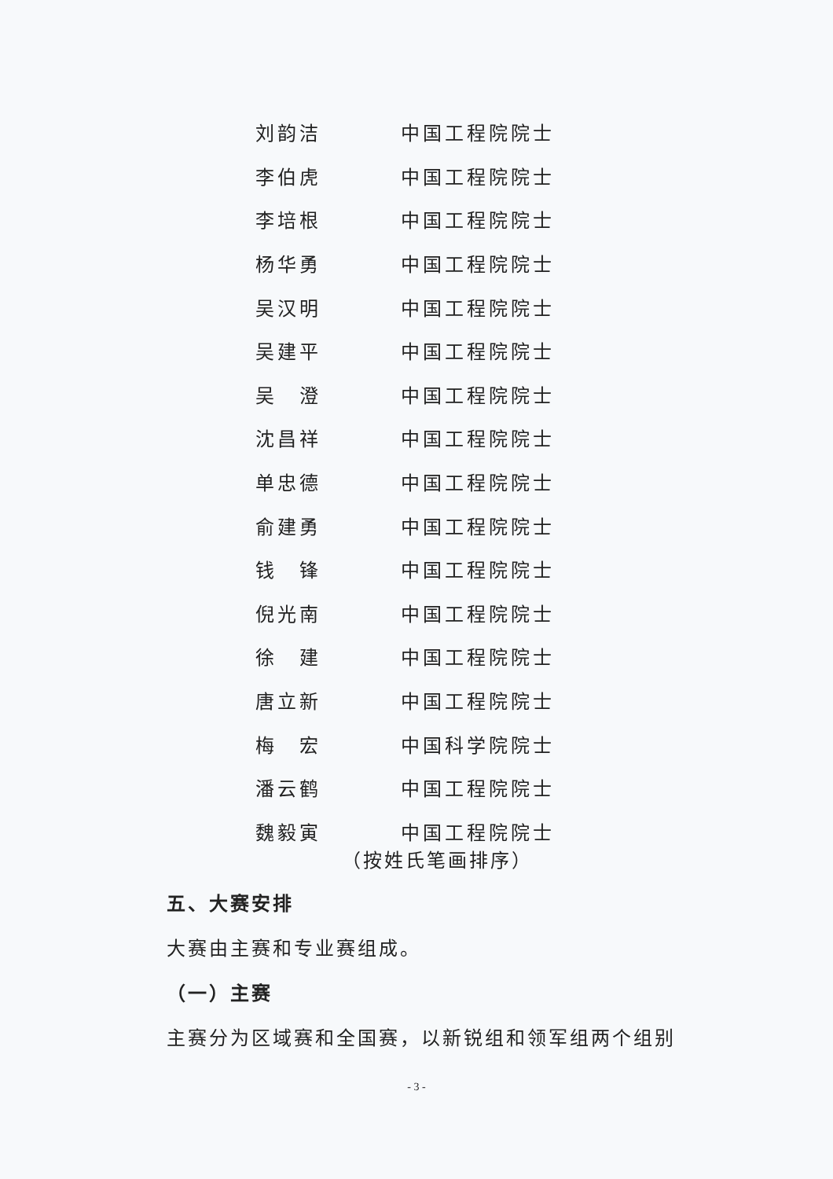刘韵洁 中国工程院院士
李伯虎 中国工程院院士
李培根 中国工程院院士
杨华勇 中国工程院院士
吴汉明 中国工程院院士
吴建平 中国工程院院士
吴　澄 中国工程院院士
沈昌祥 中国工程院院士
单忠德 中国工程院院士
俞建勇 中国工程院院士
钱　锋 中国工程院院士
倪光南 中国工程院院士
徐　建 中国工程院院士
唐立新 中国工程院院士
梅　宏 中国科学院院士
潘云鹤 中国工程院院士
魏毅寅 中国工程院院士
（按姓氏笔画排序）
五、大赛安排
大赛由主赛和专业赛组成。
（一）主赛
主赛分为区域赛和全国赛，以新锐组和领军组两个组别
- 3 -